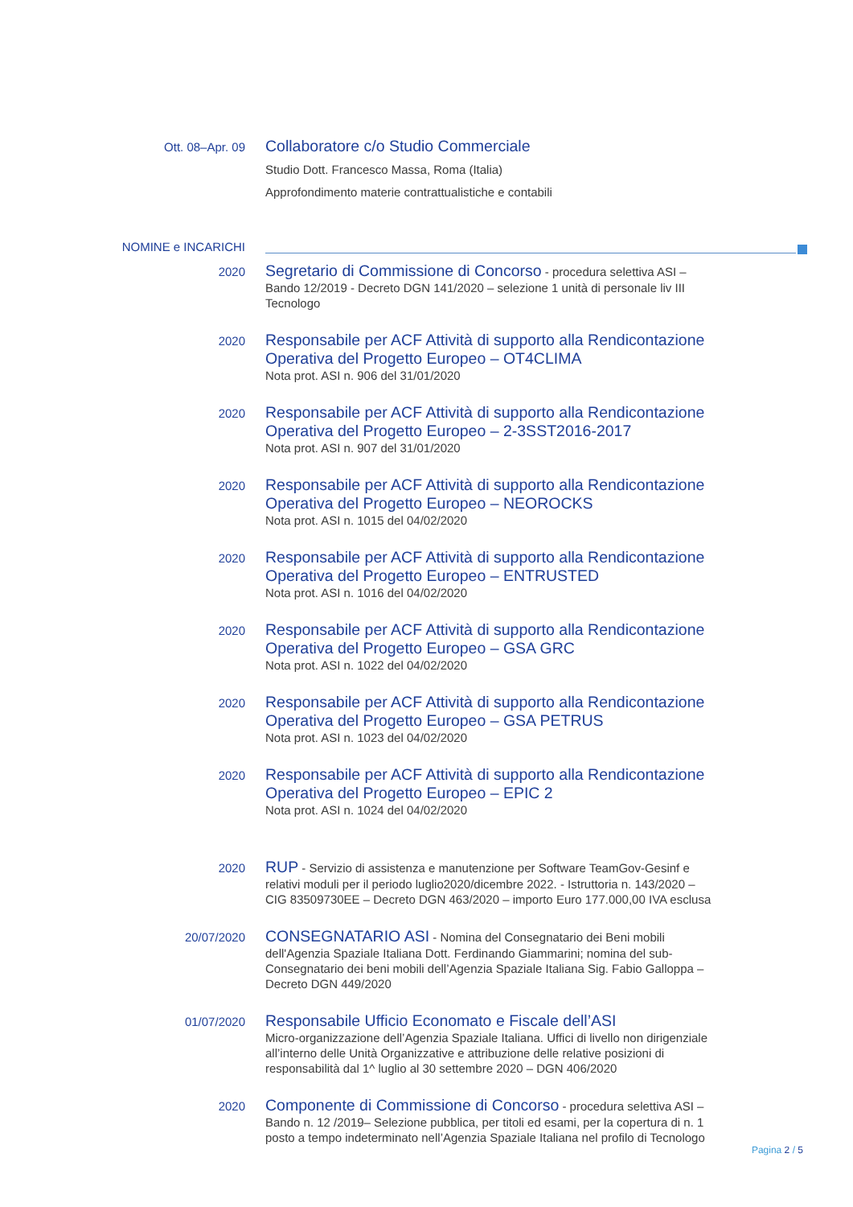Ott. 08–Apr. 09
Collaboratore c/o Studio Commerciale
Studio Dott. Francesco Massa, Roma (Italia)
Approfondimento materie contrattualistiche e contabili
NOMINE e INCARICHI
2020
Segretario di Commissione di Concorso - procedura selettiva ASI – Bando 12/2019 - Decreto DGN 141/2020 – selezione 1 unità di personale liv III Tecnologo
2020
Responsabile per ACF Attività di supporto alla Rendicontazione Operativa del Progetto Europeo – OT4CLIMA
Nota prot. ASI n. 906 del 31/01/2020
2020
Responsabile per ACF Attività di supporto alla Rendicontazione Operativa del Progetto Europeo – 2-3SST2016-2017
Nota prot. ASI n. 907 del 31/01/2020
2020
Responsabile per ACF Attività di supporto alla Rendicontazione Operativa del Progetto Europeo – NEOROCKS
Nota prot. ASI n. 1015 del 04/02/2020
2020
Responsabile per ACF Attività di supporto alla Rendicontazione Operativa del Progetto Europeo – ENTRUSTED
Nota prot. ASI n. 1016 del 04/02/2020
2020
Responsabile per ACF Attività di supporto alla Rendicontazione Operativa del Progetto Europeo – GSA GRC
Nota prot. ASI n. 1022 del 04/02/2020
2020
Responsabile per ACF Attività di supporto alla Rendicontazione Operativa del Progetto Europeo – GSA PETRUS
Nota prot. ASI n. 1023 del 04/02/2020
2020
Responsabile per ACF Attività di supporto alla Rendicontazione Operativa del Progetto Europeo – EPIC 2
Nota prot. ASI n. 1024 del 04/02/2020
2020
RUP - Servizio di assistenza e manutenzione per Software TeamGov-Gesinf e relativi moduli per il periodo luglio2020/dicembre 2022. - Istruttoria n. 143/2020 – CIG 83509730EE – Decreto DGN 463/2020 – importo Euro 177.000,00 IVA esclusa
20/07/2020
CONSEGNATARIO ASI - Nomina del Consegnatario dei Beni mobili dell'Agenzia Spaziale Italiana Dott. Ferdinando Giammarini; nomina del sub-Consegnatario dei beni mobili dell’Agenzia Spaziale Italiana Sig. Fabio Galloppa – Decreto DGN 449/2020
01/07/2020
Responsabile Ufficio Economato e Fiscale dell’ASI
Micro-organizzazione dell’Agenzia Spaziale Italiana. Uffici di livello non dirigenziale all’interno delle Unità Organizzative e attribuzione delle relative posizioni di responsabilità dal 1^ luglio al 30 settembre 2020 – DGN 406/2020
2020
Componente di Commissione di Concorso - procedura selettiva ASI – Bando n. 12 /2019– Selezione pubblica, per titoli ed esami, per la copertura di n. 1 posto a tempo indeterminato nell’Agenzia Spaziale Italiana nel profilo di Tecnologo
Pagina 2 / 5